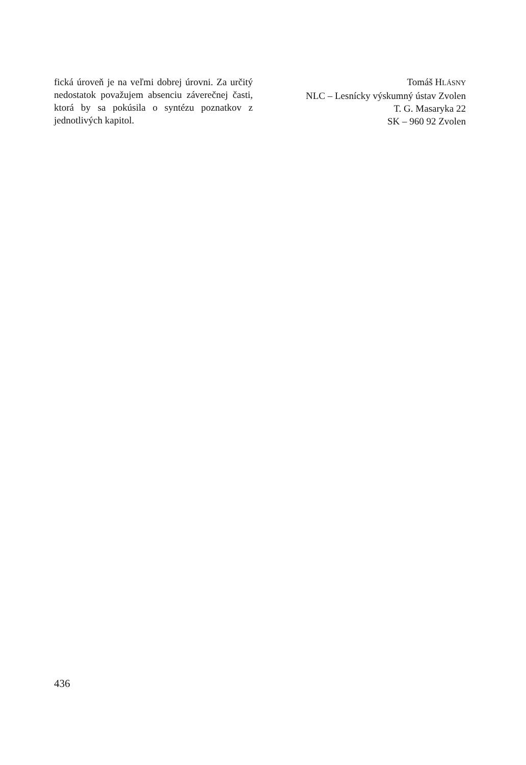fická úroveň je na veľmi dobrej úrovni. Za určitý nedostatok považujem absenciu záverečnej časti, ktorá by sa pokúsila o syntézu poznatkov z jednotlivých kapitol.
Tomáš HLÁSNY
NLC – Lesnícky výskumný ústav Zvolen
T. G. Masaryka 22
SK – 960 92 Zvolen
436